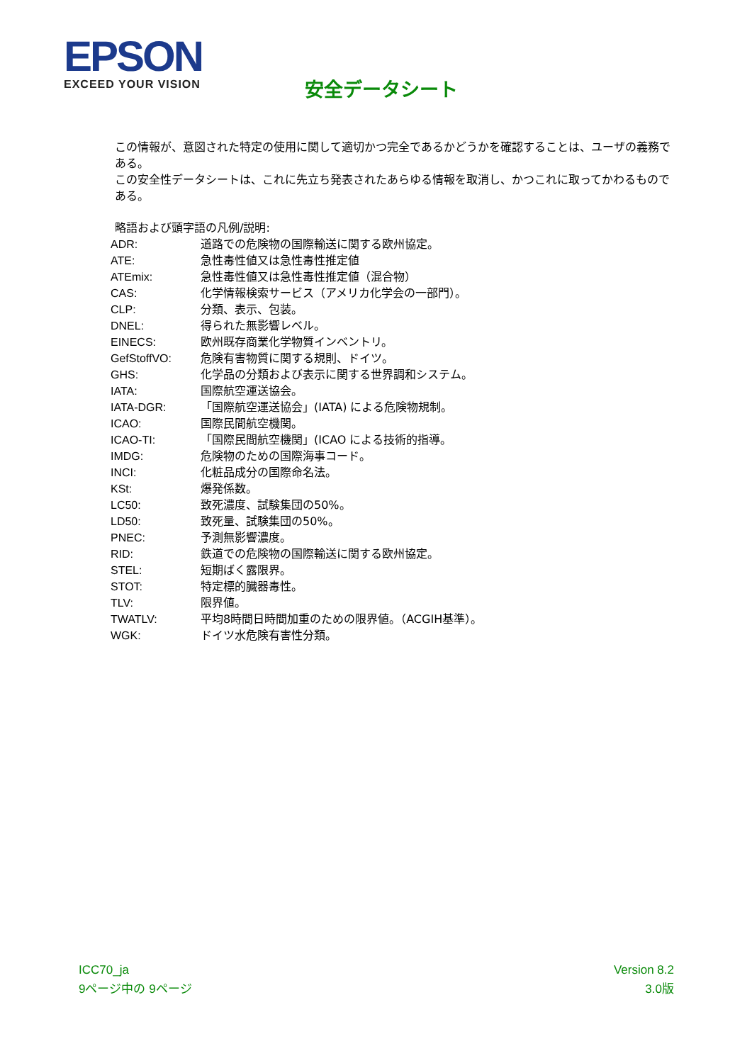EPSON
EXCEED YOUR VISION
安全データシート
この情報が、意図された特定の使用に関して適切かつ完全であるかどうかを確認することは、ユーザの義務である。
この安全性データシートは、これに先立ち発表されたあらゆる情報を取消し、かつこれに取ってかわるものである。
略語および頭字語の凡例/説明:
| ADR: | 道路での危険物の国際輸送に関する欧州協定。 |
| ATE: | 急性毒性値又は急性毒性推定値 |
| ATEmix: | 急性毒性値又は急性毒性推定値（混合物） |
| CAS: | 化学情報検索サービス（アメリカ化学会の一部門）。 |
| CLP: | 分類、表示、包装。 |
| DNEL: | 得られた無影響レベル。 |
| EINECS: | 欧州既存商業化学物質インベントリ。 |
| GefStoffVO: | 危険有害物質に関する規則、ドイツ。 |
| GHS: | 化学品の分類および表示に関する世界調和システム。 |
| IATA: | 国際航空運送協会。 |
| IATA-DGR: | 「国際航空運送協会」(IATA) による危険物規制。 |
| ICAO: | 国際民間航空機関。 |
| ICAO-TI: | 「国際民間航空機関」(ICAO による技術的指導。 |
| IMDG: | 危険物のための国際海事コード。 |
| INCI: | 化粧品成分の国際命名法。 |
| KSt: | 爆発係数。 |
| LC50: | 致死濃度、試験集団の50%。 |
| LD50: | 致死量、試験集団の50%。 |
| PNEC: | 予測無影響濃度。 |
| RID: | 鉄道での危険物の国際輸送に関する欧州協定。 |
| STEL: | 短期ばく露限界。 |
| STOT: | 特定標的臓器毒性。 |
| TLV: | 限界値。 |
| TWATLV: | 平均8時間日時間加重のための限界値。（ACGIH基準）。 |
| WGK: | ドイツ水危険有害性分類。 |
ICC70_ja
9ページ中の 9ページ
Version 8.2
3.0版